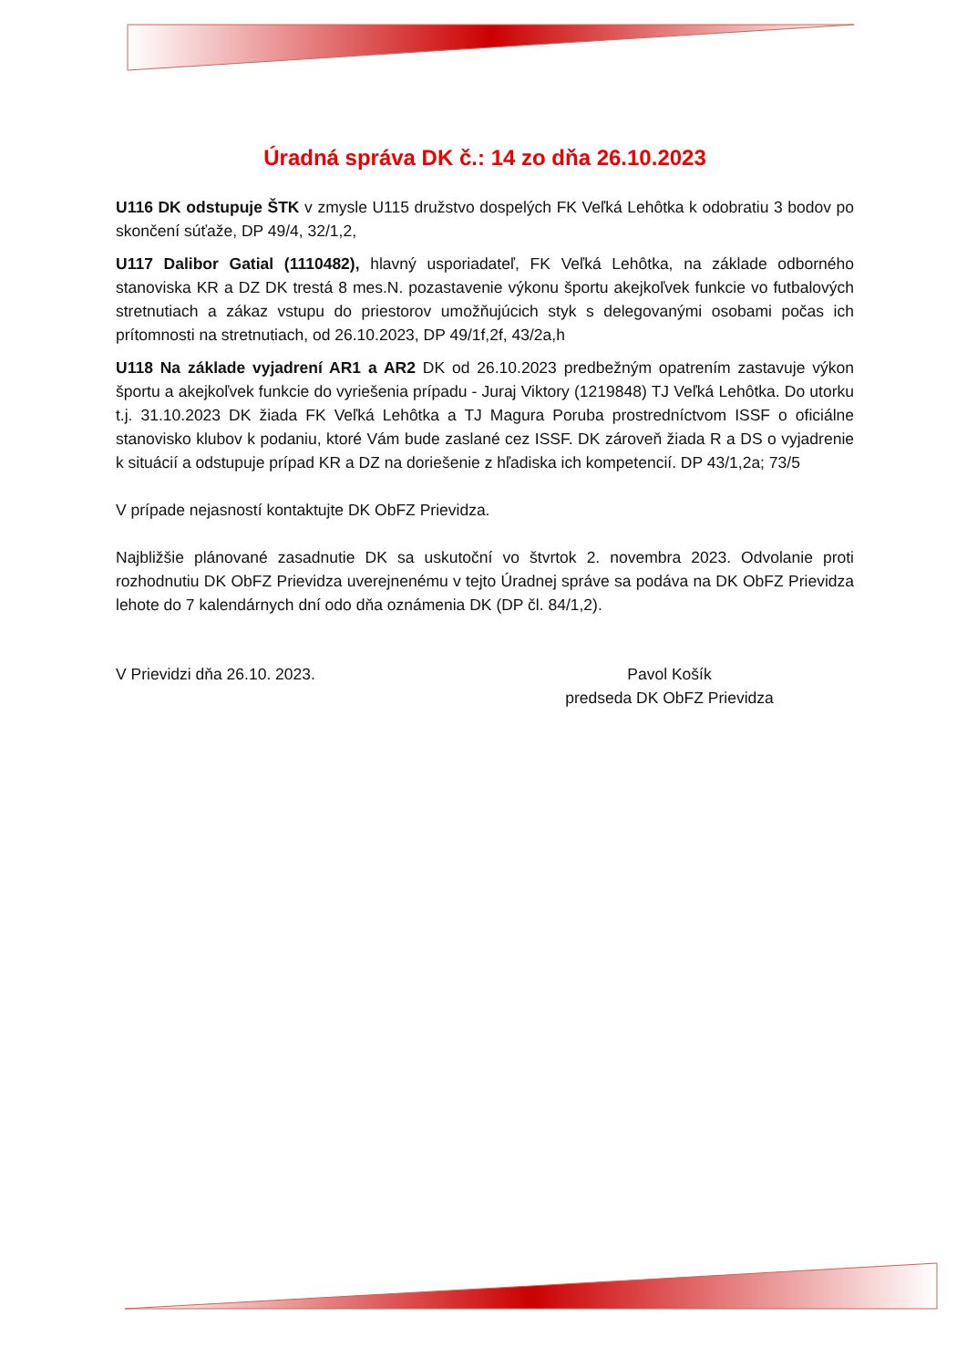Úradná správa DK č.: 14 zo dňa 26.10.2023
U116 DK odstupuje ŠTK v zmysle U115 družstvo dospelých FK Veľká Lehôtka k odobratiu 3 bodov po skončení súťaže, DP 49/4, 32/1,2,
U117 Dalibor Gatial (1110482), hlavný usporiadateľ, FK Veľká Lehôtka, na základe odborného stanoviska KR a DZ DK trestá 8 mes.N. pozastavenie výkonu športu akejkoľvek funkcie vo futbalových stretnutiach a zákaz vstupu do priestorov umožňujúcich styk s delegovanými osobami počas ich prítomnosti na stretnutiach, od 26.10.2023, DP 49/1f,2f, 43/2a,h
U118 Na základe vyjadrení AR1 a AR2 DK od 26.10.2023 predbežným opatrením zastavuje výkon športu a akejkoľvek funkcie do vyriešenia prípadu - Juraj Viktory (1219848) TJ Veľká Lehôtka. Do utorku t.j. 31.10.2023 DK žiada FK Veľká Lehôtka a TJ Magura Poruba prostredníctvom ISSF o oficiálne stanovisko klubov k podaniu, ktoré Vám bude zaslané cez ISSF. DK zároveň žiada R a DS o vyjadrenie k situácií a odstupuje prípad KR a DZ na doriešenie z hľadiska ich kompetencií. DP 43/1,2a; 73/5
V prípade nejasností kontaktujte DK ObFZ Prievidza.
Najbližšie plánované zasadnutie DK sa uskutoční vo štvrtok 2. novembra 2023. Odvolanie proti rozhodnutiu DK ObFZ Prievidza uverejnenému v tejto Úradnej správe sa podáva na DK ObFZ Prievidza lehote do 7 kalendárnych dní odo dňa oznámenia DK (DP čl. 84/1,2).
V Prievidzi dňa 26.10. 2023. Pavol Košík
predseda DK ObFZ Prievidza